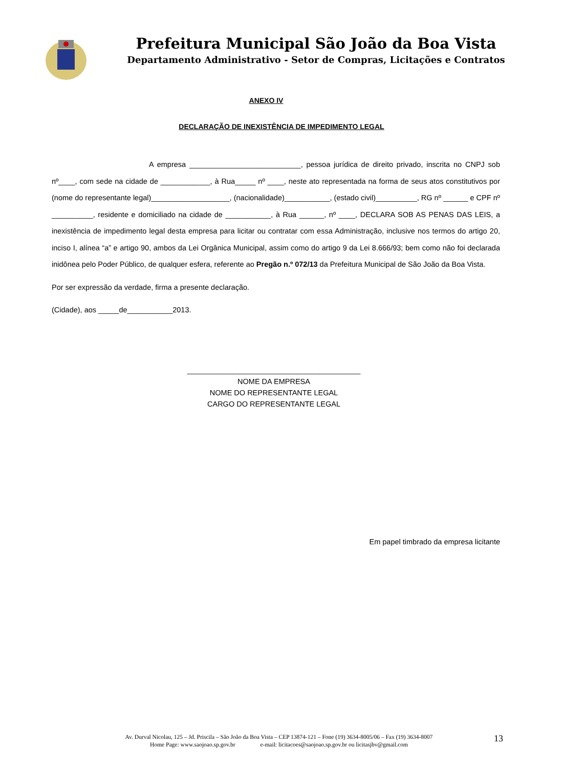Prefeitura Municipal São João da Boa Vista
Departamento Administrativo - Setor de Compras, Licitações e Contratos
ANEXO IV
DECLARAÇÃO DE INEXISTÊNCIA DE IMPEDIMENTO LEGAL
A empresa ___________________________, pessoa jurídica de direito privado, inscrita no CNPJ sob nº____, com sede na cidade de ____________, à Rua_____ nº ____, neste ato representada na forma de seus atos constitutivos por (nome do representante legal)___________________, (nacionalidade)___________, (estado civil)__________, RG nº ______ e CPF nº __________, residente e domiciliado na cidade de ___________, à Rua ______, nº ____, DECLARA SOB AS PENAS DAS LEIS, a inexistência de impedimento legal desta empresa para licitar ou contratar com essa Administração, inclusive nos termos do artigo 20, inciso I, alínea “a” e artigo 90, ambos da Lei Orgânica Municipal, assim como do artigo 9 da Lei 8.666/93; bem como não foi declarada inidônea pelo Poder Público, de qualquer esfera, referente ao Pregão n.º 072/13 da Prefeitura Municipal de São João da Boa Vista.
Por ser expressão da verdade, firma a presente declaração.
(Cidade), aos _____de___________2013.
__________________________________________
NOME DA EMPRESA
NOME DO REPRESENTANTE LEGAL
CARGO DO REPRESENTANTE LEGAL
Em papel timbrado da empresa licitante
Av. Durval Nicolau, 125 – Jd. Priscila – São João da Boa Vista – CEP 13874-121 – Fone (19) 3634-8005/06 – Fax (19) 3634-8007
Home Page: www.saojoao.sp.gov.br e-mail: licitacoes@saojoao.sp.gov.br ou licitasjbv@gmail.com
13